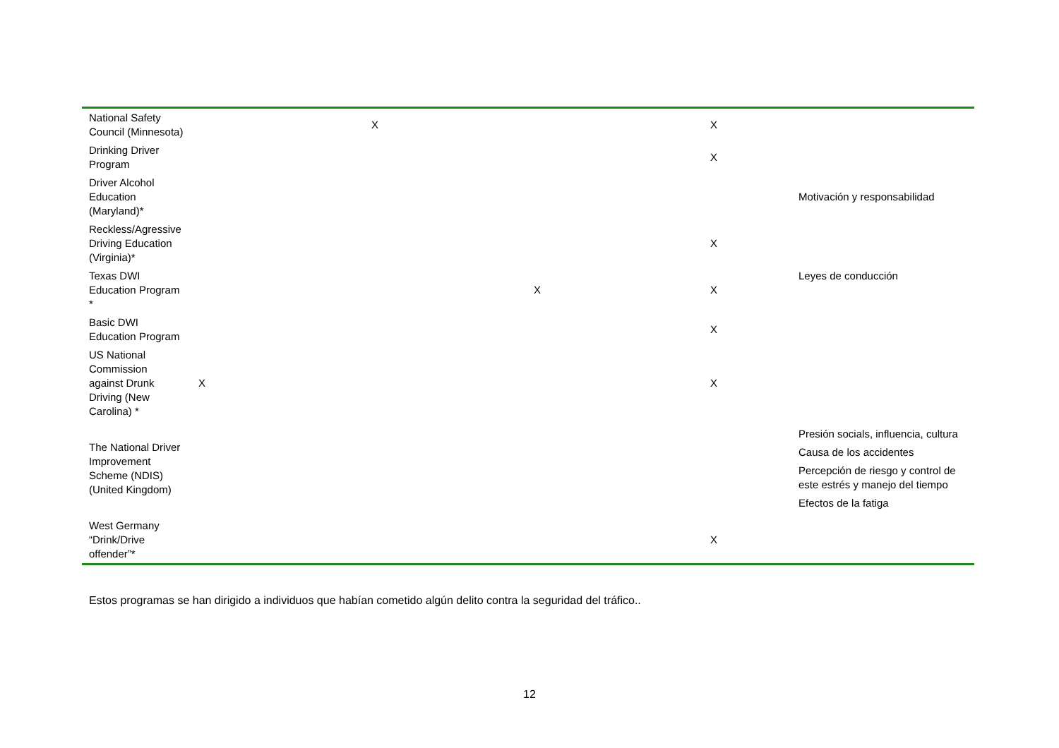| National Safety Council (Minnesota) | | X | | X | |
| Drinking Driver Program | | | | X | |
| Driver Alcohol Education (Maryland)* | | | | | Motivación y responsabilidad |
| Reckless/Agressive Driving Education (Virginia)* | | | | X | |
| Texas DWI Education Program * | | | X | X | Leyes de conducción |
| Basic DWI Education Program | | | | X | |
| US National Commission against Drunk Driving (New Carolina) * | X | | | X | |
| The National Driver Improvement Scheme (NDIS) (United Kingdom) | | | | | Presión socials, influencia, cultura Causa de los accidentes Percepción de riesgo y control de este estrés y manejo del tiempo Efectos de la fatiga |
| West Germany “Drink/Drive offender”* | | | | X | |
Estos programas se han dirigido a individuos que habían cometido algún delito contra la seguridad del tráfico..
12